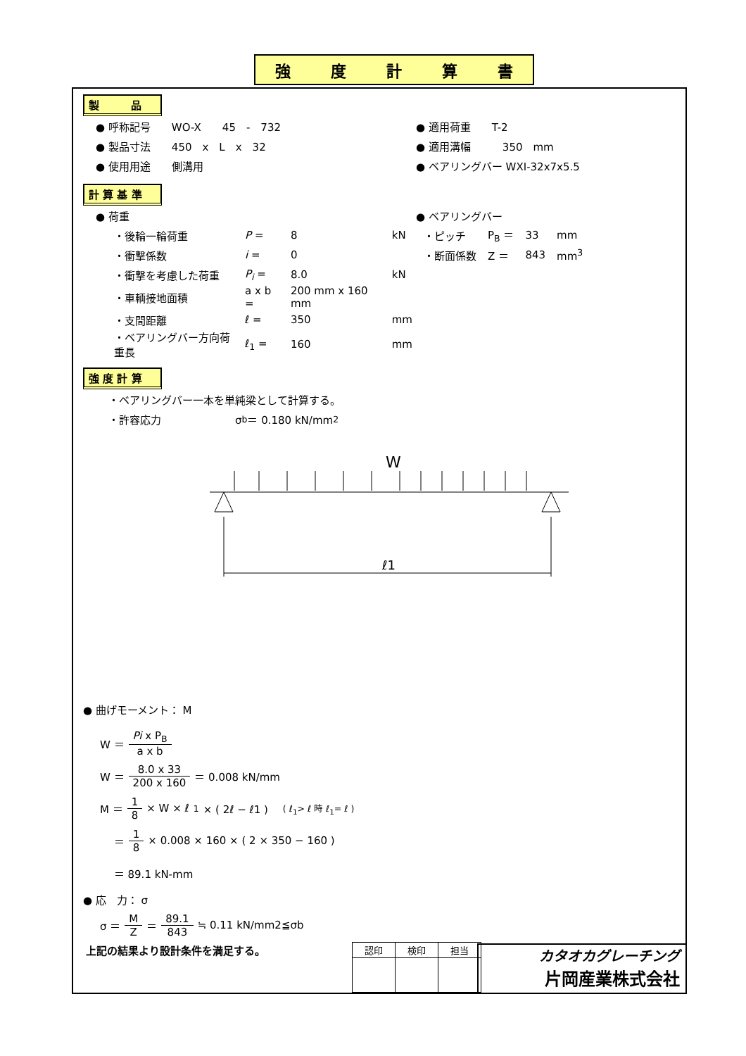強度計算書
製　　　品
● 呼称記号　　WO-X　　45　-　732 ● 適用荷重　　T-2
● 製品寸法　　450　x　L　x　32 ● 適用溝幅　　　350　mm
● 使用用途　　側溝用 ● ベアリングバー WXI-32x7x5.5
計 算 基 準
● 荷重 ● ベアリングバー
| ・後輪一輪荷重 | P = | 8 | kN |
| ・衝撃係数 | i = | 0 | |
| ・衝撃を考慮した荷重 | P<sub>i</sub> = | 8.0 | kN |
| ・車輌接地面積 | a x b = | 200 mm x 160 mm | |
| ・支間距離 | ℓ = | 350 | mm |
| ・ベアリングバー方向荷重長 | ℓ<sub>1</sub> = | 160 | mm |
| ・ピッチ | P<sub>B</sub> ＝ | 33 | mm |
| ・断面係数 | Z ＝ | 843 | mm<sup>3</sup> |
強 度 計 算
・ベアリングバー一本を単純梁として計算する。
・許容応力　　　　　　　σ<sub>b</sub> ＝ 0.180 kN/mm<sup>2</sup>
W
ℓ1
● 曲げモーメント： M
W ＝ Pi x P<sub>B</sub> a x b
W ＝ 8.0 x 33 200 x 160 ＝ 0.008 kN/mm
M ＝ 1 8 × W × ℓ<sub>1</sub> × ( 2ℓ − ℓ1 )　( ℓ<sub>1</sub>> ℓ 時 ℓ<sub>1</sub>= ℓ )
　 ＝ 1 8 × 0.008 × 160 × ( 2 × 350 − 160 )
　 ＝ 89.1 kN-mm
● 応　力： σ
σ ＝ M Z ＝ 89.1 843 ≒ 0.11 kN/mm2≦σb
上記の結果より設計条件を満足する。
| 認印 | 検印 | 担当 |
カタオカグレーチング
片岡産業株式会社